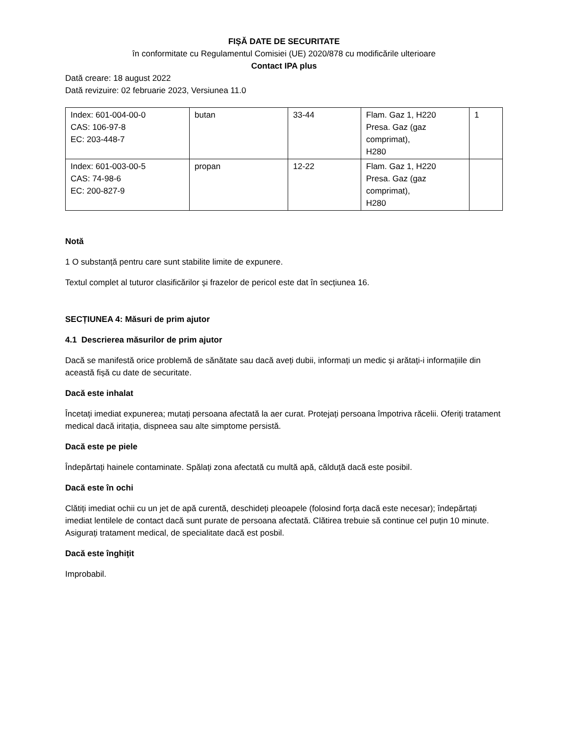FIȘĂ DATE DE SECURITATE
în conformitate cu Regulamentul Comisiei (UE) 2020/878 cu modificările ulterioare
Contact IPA plus
Dată creare: 18 august 2022
Dată revizuire: 02 februarie 2023, Versiunea 11.0
| Index: 601-004-00-0 CAS: 106-97-8 EC: 203-448-7 | butan | 33-44 | Flam. Gaz 1, H220 Presa. Gaz (gaz comprimat), H280 | 1 |
| Index: 601-003-00-5 CAS: 74-98-6 EC: 200-827-9 | propan | 12-22 | Flam. Gaz 1, H220 Presa. Gaz (gaz comprimat), H280 | |
Notă
1 O substanță pentru care sunt stabilite limite de expunere.
Textul complet al tuturor clasificărilor și frazelor de pericol este dat în secțiunea 16.
SECȚIUNEA 4: Măsuri de prim ajutor
4.1 Descrierea măsurilor de prim ajutor
Dacă se manifestă orice problemă de sănătate sau dacă aveți dubii, informați un medic și arătați-i informațiile din această fișă cu date de securitate.
Dacă este inhalat
Încetați imediat expunerea; mutați persoana afectată la aer curat. Protejați persoana împotriva răcelii. Oferiți tratament medical dacă iritația, dispneea sau alte simptome persistă.
Dacă este pe piele
Îndepărtați hainele contaminate. Spălați zona afectată cu multă apă, călduță dacă este posibil.
Dacă este în ochi
Clătiți imediat ochii cu un jet de apă curentă, deschideți pleoapele (folosind forța dacă este necesar); îndepărtați imediat lentilele de contact dacă sunt purate de persoana afectată. Clătirea trebuie să continue cel puțin 10 minute. Asigurați tratament medical, de specialitate dacă est posbil.
Dacă este înghițit
Improbabil.